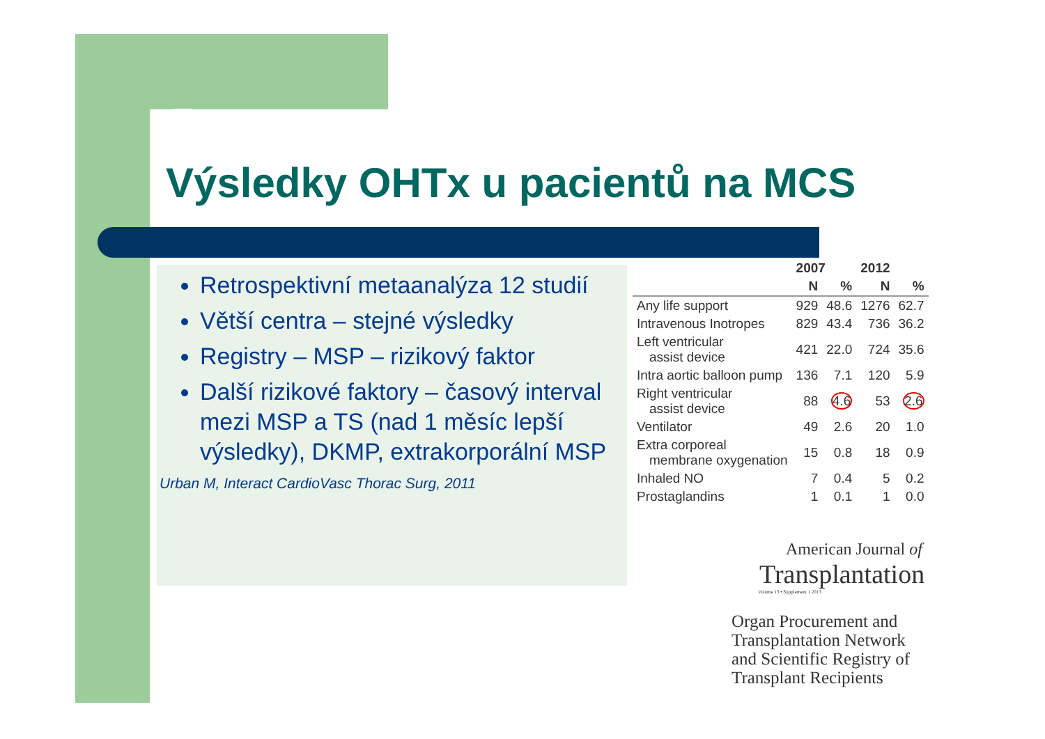Výsledky OHTx u pacientů na MCS
Retrospektivní metaanalýza 12 studií
Větší centra – stejné výsledky
Registry – MSP – rizikový faktor
Další rizikové faktory – časový interval mezi MSP a TS (nad 1 měsíc lepší výsledky), DKMP, extrakorporální MSP
Urban M, Interact CardioVasc Thorac Surg, 2011
| | 2007 | | 2012 | |
| --- | --- | --- | --- | --- |
| | N | % | N | % |
| Any life support | 929 | 48.6 | 1276 | 62.7 |
| Intravenous Inotropes | 829 | 43.4 | 736 | 36.2 |
| Left ventricular assist device | 421 | 22.0 | 724 | 35.6 |
| Intra aortic balloon pump | 136 | 7.1 | 120 | 5.9 |
| Right ventricular assist device | 88 | 4.6 | 53 | 2.6 |
| Ventilator | 49 | 2.6 | 20 | 1.0 |
| Extra corporeal membrane oxygenation | 15 | 0.8 | 18 | 0.9 |
| Inhaled NO | 7 | 0.4 | 5 | 0.2 |
| Prostaglandins | 1 | 0.1 | 1 | 0.0 |
American Journal of
Transplantation
Volume 13 • Supplement 1 2013
Organ Procurement and
Transplantation Network
and Scientific Registry of
Transplant Recipients